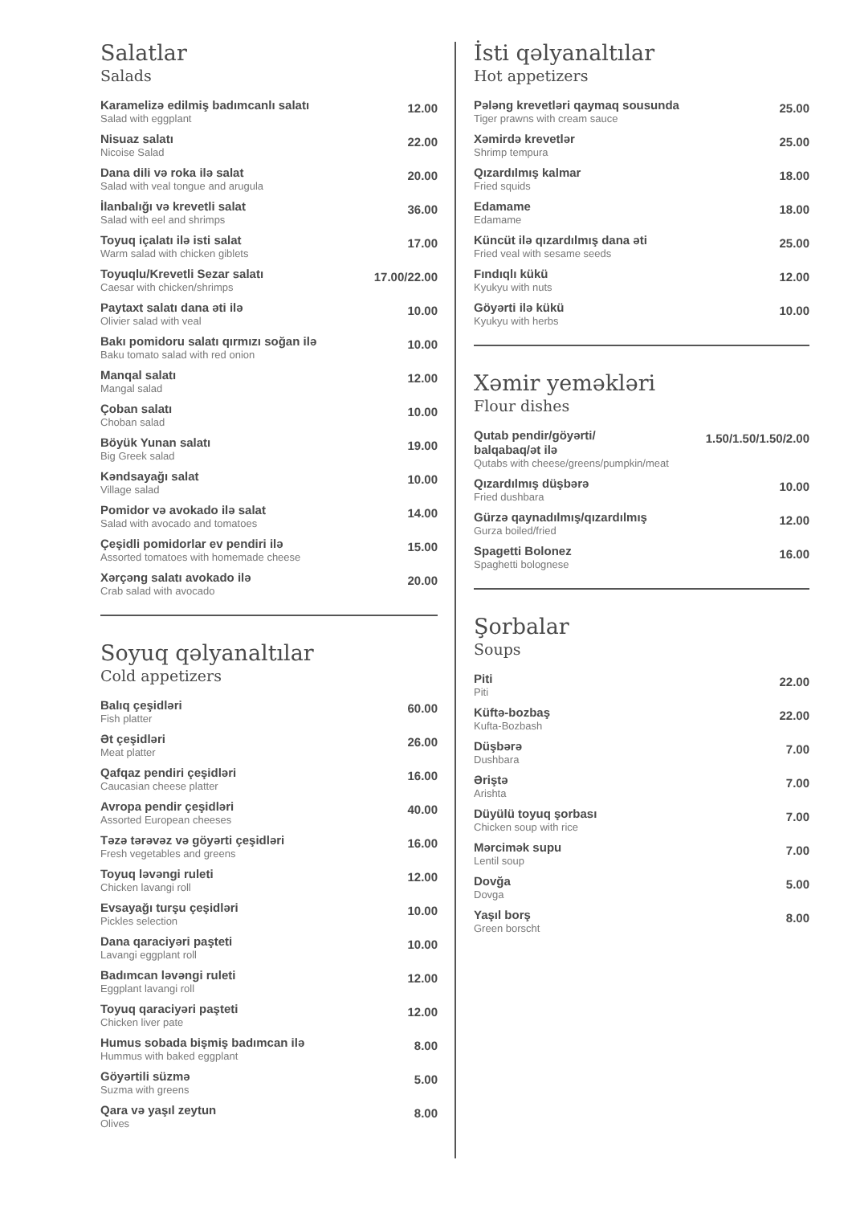Salatlar
Salads
Karamelizə edilmiş badımcanlı salatı
Salad with eggplant
12.00
Nisuaz salatı
Nicoise Salad
22.00
Dana dili və roka ilə salat
Salad with veal tongue and arugula
20.00
İlanbalığı və krevetli salat
Salad with eel and shrimps
36.00
Toyuq içalatı ilə isti salat
Warm salad with chicken giblets
17.00
Toyuqlu/Krevetli Sezar salatı
Caesar with chicken/shrimps
17.00/22.00
Paytaxt salatı dana əti ilə
Olivier salad with veal
10.00
Bakı pomidoru salatı qırmızı soğan ilə
Baku tomato salad with red onion
10.00
Manqal salatı
Mangal salad
12.00
Çoban salatı
Choban salad
10.00
Böyük Yunan salatı
Big Greek salad
19.00
Kəndsayağı salat
Village salad
10.00
Pomidor və avokado ilə salat
Salad with avocado and tomatoes
14.00
Çeşidli pomidorlar ev pendiri ilə
Assorted tomatoes with homemade cheese
15.00
Xərçəng salatı avokado ilə
Crab salad with avocado
20.00
Soyuq qəlyanaltılar
Cold appetizers
Balıq çeşidləri
Fish platter
60.00
Ət çeşidləri
Meat platter
26.00
Qafqaz pendiri çeşidləri
Caucasian cheese platter
16.00
Avropa pendir çeşidləri
Assorted European cheeses
40.00
Təzə tərəvəz və göyərti çeşidləri
Fresh vegetables and greens
16.00
Toyuq ləvəngi ruleti
Chicken lavangi roll
12.00
Evsayağı turşu çeşidləri
Pickles selection
10.00
Dana qaraciyəri paşteti
Lavangi eggplant roll
10.00
Badımcan ləvəngi ruleti
Eggplant lavangi roll
12.00
Toyuq qaraciyəri paşteti
Chicken liver pate
12.00
Humus sobada bişmiş badımcan ilə
Hummus with baked eggplant
8.00
Göyərtili süzmə
Suzma with greens
5.00
Qara və yaşıl zeytun
Olives
8.00
İsti qəlyanaltılar
Hot appetizers
Pələng krevetləri qaymaq sousunda
Tiger prawns with cream sauce
25.00
Xəmirdə krevetlər
Shrimp tempura
25.00
Qızardılmış kalmar
Fried squids
18.00
Edamame
Edamame
18.00
Küncüt ilə qızardılmış dana əti
Fried veal with sesame seeds
25.00
Fındıqlı kükü
Kyukyu with nuts
12.00
Göyərti ilə kükü
Kyukyu with herbs
10.00
Xəmir yeməkləri
Flour dishes
Qutab pendir/göyərti/
balqabaq/ət ilə
Qutabs with cheese/greens/pumpkin/meat
1.50/1.50/1.50/2.00
Qızardılmış düşbərə
Fried dushbara
10.00
Gürzə qaynadılmış/qızardılmış
Gurza boiled/fried
12.00
Spagetti Bolonez
Spaghetti bolognese
16.00
Şorbalar
Soups
Piti
Piti
22.00
Küftə-bozbaş
Kufta-Bozbash
22.00
Düşbərə
Dushbara
7.00
Əriştə
Arishta
7.00
Düyülü toyuq şorbası
Chicken soup with rice
7.00
Mərcimək supu
Lentil soup
7.00
Dovğa
Dovga
5.00
Yaşıl borş
Green borscht
8.00